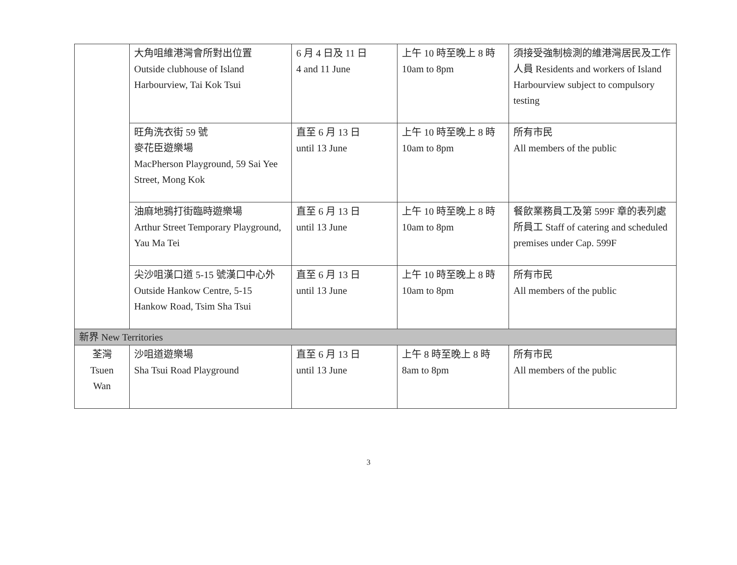| | 大角咀維港灣會所對出位置 Outside clubhouse of Island Harbourview, Tai Kok Tsui | 6 月 4 日及 11 日 4 and 11 June | 上午 10 時至晚上 8 時 10am to 8pm | 須接受強制檢測的維港灣居民及工作人員 Residents and workers of Island Harbourview subject to compulsory testing |
| | 旺角洗衣街 59 號 麥花臣遊樂場 MacPherson Playground, 59 Sai Yee Street, Mong Kok | 直至 6 月 13 日 until 13 June | 上午 10 時至晚上 8 時 10am to 8pm | 所有市民 All members of the public |
| | 油麻地鴉打街臨時遊樂場 Arthur Street Temporary Playground, Yau Ma Tei | 直至 6 月 13 日 until 13 June | 上午 10 時至晚上 8 時 10am to 8pm | 餐飲業務員工及第 599F 章的表列處所員工 Staff of catering and scheduled premises under Cap. 599F |
| | 尖沙咀漢口道 5-15 號漢口中心外 Outside Hankow Centre, 5-15 Hankow Road, Tsim Sha Tsui | 直至 6 月 13 日 until 13 June | 上午 10 時至晚上 8 時 10am to 8pm | 所有市民 All members of the public |
| 新界 New Territories | | | | |
| 荃灣 Tsuen Wan | 沙咀道遊樂場 Sha Tsui Road Playground | 直至 6 月 13 日 until 13 June | 上午 8 時至晚上 8 時 8am to 8pm | 所有市民 All members of the public |
3